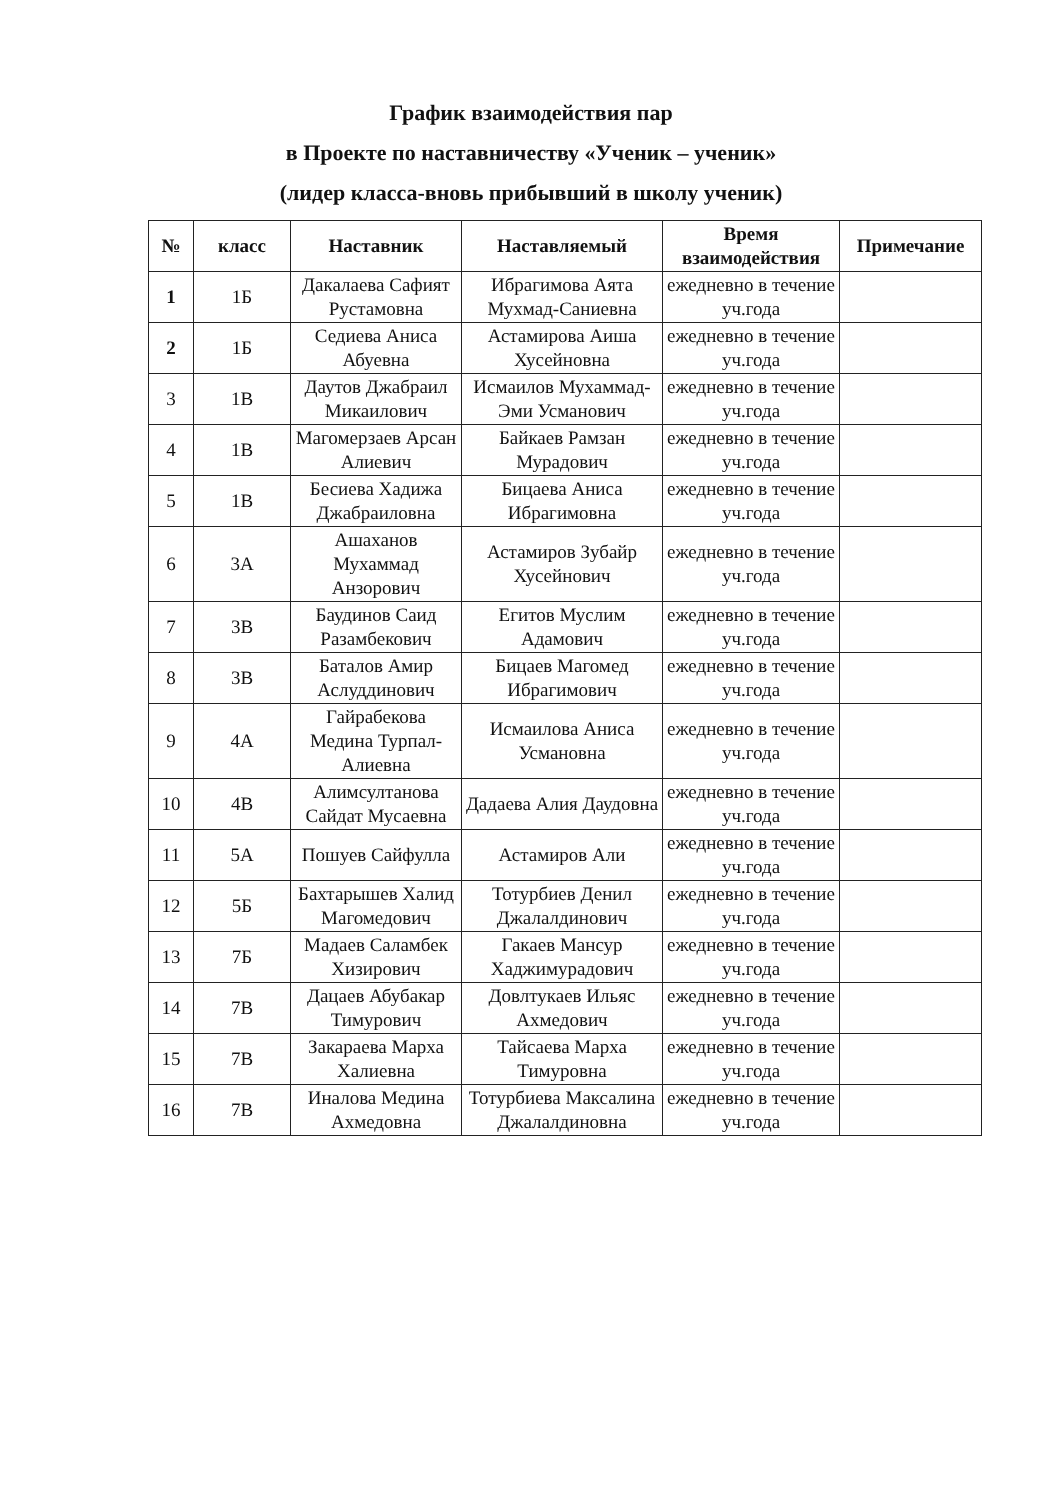График взаимодействия пар
в Проекте по наставничеству «Ученик – ученик»
(лидер класса-вновь прибывший в школу ученик)
| № | класс | Наставник | Наставляемый | Время взаимодействия | Примечание |
| --- | --- | --- | --- | --- | --- |
| 1 | 1Б | Дакалаева Сафият Рустамовна | Ибрагимова Аята Мухмад-Саниевна | ежедневно в течение уч.года | |
| 2 | 1Б | Седиева Аниса Абуевна | Астамирова Аиша Хусейновна | ежедневно в течение уч.года | |
| 3 | 1В | Даутов Джабраил Микаилович | Исмаилов Мухаммад-Эми Усманович | ежедневно в течение уч.года | |
| 4 | 1В | Магомерзаев Арсан Алиевич | Байкаев Рамзан Мурадович | ежедневно в течение уч.года | |
| 5 | 1В | Бесиева Хадижа Джабраиловна | Бицаева Аниса Ибрагимовна | ежедневно в течение уч.года | |
| 6 | 3А | Ашаханов Мухаммад Анзорович | Астамиров Зубайр Хусейнович | ежедневно в течение уч.года | |
| 7 | 3В | Баудинов Саид Разамбекович | Егитов Муслим Адамович | ежедневно в течение уч.года | |
| 8 | 3В | Баталов Амир Аслуддинович | Бицаев Магомед Ибрагимович | ежедневно в течение уч.года | |
| 9 | 4А | Гайрабекова Медина Турпал-Алиевна | Исмаилова Аниса Усмановна | ежедневно в течение уч.года | |
| 10 | 4В | Алимсултанова Сайдат Мусаевна | Дадаева Алия Даудовна | ежедневно в течение уч.года | |
| 11 | 5А | Пошуев Сайфулла | Астамиров Али | ежедневно в течение уч.года | |
| 12 | 5Б | Бахтарышев Халид Магомедович | Тотурбиев Денил Джалалдинович | ежедневно в течение уч.года | |
| 13 | 7Б | Мадаев Саламбек Хизирович | Гакаев Мансур Хаджимурадович | ежедневно в течение уч.года | |
| 14 | 7В | Дацаев Абубакар Тимурович | Довлтукаев Ильяс Ахмедович | ежедневно в течение уч.года | |
| 15 | 7В | Закараева Марха Халиевна | Тайсаева Марха Тимуровна | ежедневно в течение уч.года | |
| 16 | 7В | Иналова Медина Ахмедовна | Тотурбиева Максалина Джалалдиновна | ежедневно в течение уч.года | |